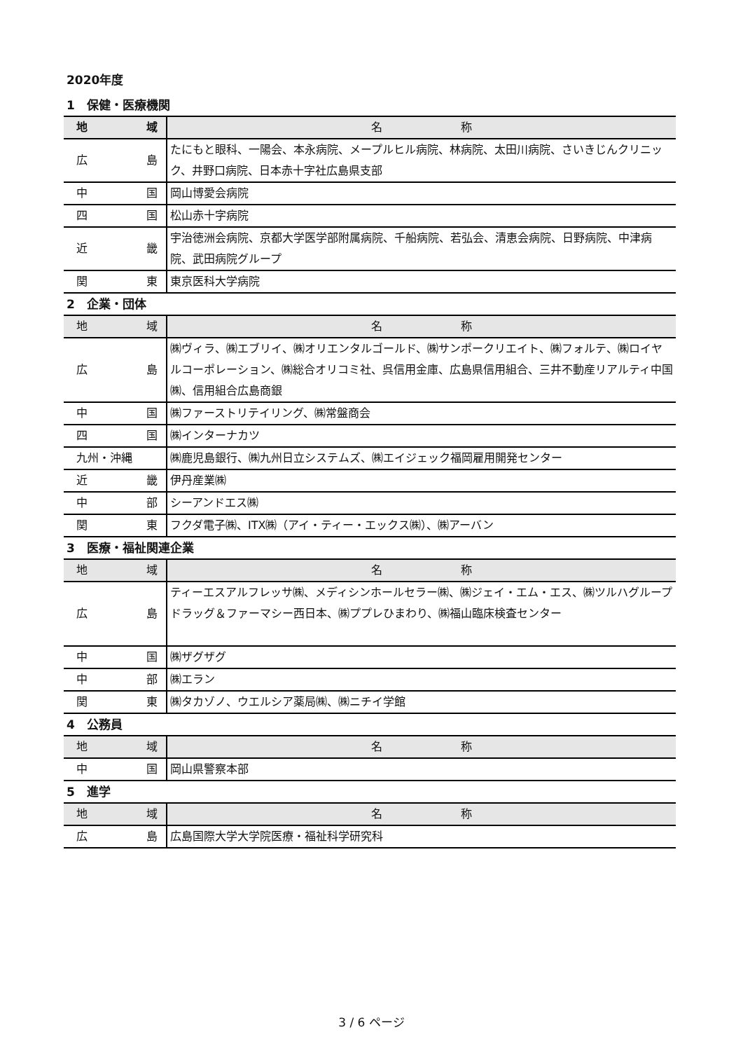2020年度
1　保健・医療機関
| 地 域 | 名 称 |
| --- | --- |
| 広 島 | たにもと眼科、一陽会、本永病院、メープルヒル病院、林病院、太田川病院、さいきじんクリニック、井野口病院、日本赤十字社広島県支部 |
| 中 国 | 岡山博愛会病院 |
| 四 国 | 松山赤十字病院 |
| 近 畿 | 宇治徳洲会病院、京都大学医学部附属病院、千船病院、若弘会、清恵会病院、日野病院、中津病院、武田病院グループ |
| 関 東 | 東京医科大学病院 |
2　企業・団体
| 地 域 | 名 称 |
| --- | --- |
| 広 島 | ㈱ヴィラ、㈱エブリイ、㈱オリエンタルゴールド、㈱サンポークリエイト、㈱フォルテ、㈱ロイヤルコーポレーション、㈱総合オリコミ社、呉信用金庫、広島県信用組合、三井不動産リアルティ中国㈱、信用組合広島商銀 |
| 中 国 | ㈱ファーストリテイリング、㈱常盤商会 |
| 四 国 | ㈱インターナカツ |
| 九州・沖縄 | ㈱鹿児島銀行、㈱九州日立システムズ、㈱エイジェック福岡雇用開発センター |
| 近 畿 | 伊丹産業㈱ |
| 中 部 | シーアンドエス㈱ |
| 関 東 | フクダ電子㈱、ITX㈱（アイ・ティー・エックス㈱）、㈱アーバン |
3　医療・福祉関連企業
| 地 域 | 名 称 |
| --- | --- |
| 広 島 | ティーエスアルフレッサ㈱、メディシンホールセラー㈱、㈱ジェイ・エム・エス、㈱ツルハグループ ドラッグ＆ファーマシー西日本、㈱ププレひまわり、㈱福山臨床検査センター |
| 中 国 | ㈱ザグザグ |
| 中 部 | ㈱エラン |
| 関 東 | ㈱タカゾノ、ウエルシア薬局㈱、㈱ニチイ学館 |
4　公務員
| 地 域 | 名 称 |
| --- | --- |
| 中 国 | 岡山県警察本部 |
5　進学
| 地 域 | 名 称 |
| --- | --- |
| 広 島 | 広島国際大学大学院医療・福祉科学研究科 |
3 / 6 ページ